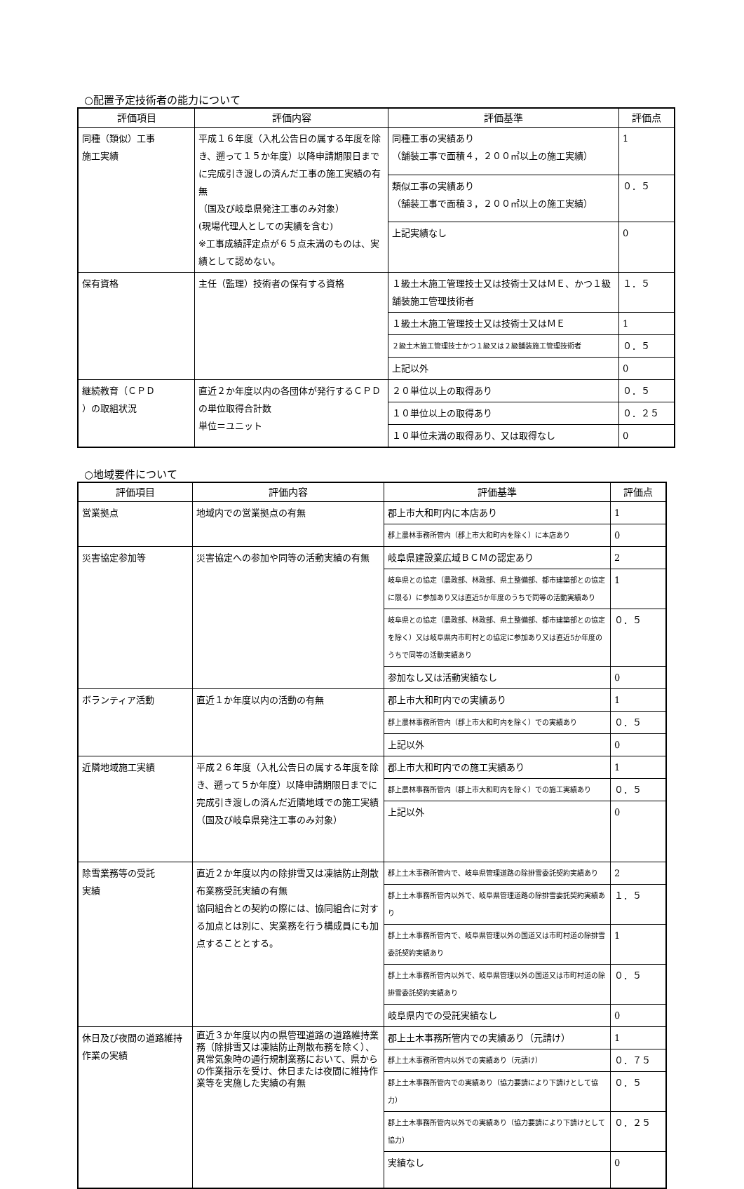○配置予定技術者の能力について
| 評価項目 | 評価内容 | 評価基準 | 評価点 |
| --- | --- | --- | --- |
| 同種（類似）工事 施工実績 | 平成１６年度（入札公告日の属する年度を除き、遡って１５か年度）以降申請期限日までに完成引き渡しの済んだ工事の施工実績の有無 （国及び岐阜県発注工事のみ対象） (現場代理人としての実績を含む) ※工事成績評定点が６５点未満のものは、実績として認めない。 | 同種工事の実績あり （舗装工事で面積４，２００㎡以上の施工実績） | 1 |
| | | 類似工事の実績あり （舗装工事で面積３，２００㎡以上の施工実績） | ０．５ |
| | | 上記実績なし | 0 |
| 保有資格 | 主任（監理）技術者の保有する資格 | １級土木施工管理技士又は技術士又はＭＥ、かつ１級舗装施工管理技術者 | １．５ |
| | | １級土木施工管理技士又は技術士又はＭＥ | 1 |
| | | ２級土木施工管理技士かつ１級又は２級舗装施工管理技術者 | ０．５ |
| | | 上記以外 | 0 |
| 継続教育（ＣＰＤ ）の取組状況 | 直近２か年度以内の各団体が発行するＣＰＤの単位取得合計数 単位＝ユニット | ２０単位以上の取得あり | ０．５ |
| | | １０単位以上の取得あり | ０．２５ |
| | | １０単位未満の取得あり、又は取得なし | 0 |
○地域要件について
| 評価項目 | 評価内容 | 評価基準 | 評価点 |
| --- | --- | --- | --- |
| 営業拠点 | 地域内での営業拠点の有無 | 郡上市大和町内に本店あり | 1 |
| | | 郡上農林事務所管内（郡上市大和町内を除く）に本店あり | 0 |
| 災害協定参加等 | 災害協定への参加や同等の活動実績の有無 | 岐阜県建設業広域ＢＣＭの認定あり | 2 |
| | | 岐阜県との協定（農政部、林政部、県土整備部、都市建築部との協定に限る）に参加あり又は直近5か年度のうちで同等の活動実績あり | 1 |
| | | 岐阜県との協定（農政部、林政部、県土整備部、都市建築部との協定を除く）又は岐阜県内市町村との協定に参加あり又は直近5か年度のうちで同等の活動実績あり | ０．５ |
| | | 参加なし又は活動実績なし | 0 |
| ボランティア活動 | 直近１か年度以内の活動の有無 | 郡上市大和町内での実績あり | 1 |
| | | 郡上農林事務所管内（郡上市大和町内を除く）での実績あり | ０．５ |
| | | 上記以外 | 0 |
| 近隣地域施工実績 | 平成２６年度（入札公告日の属する年度を除き、遡って５か年度）以降申請期限日までに完成引き渡しの済んだ近隣地域での施工実績 （国及び岐阜県発注工事のみ対象） | 郡上市大和町内での施工実績あり | 1 |
| | | 郡上農林事務所管内（郡上市大和町内を除く）での施工実績あり | ０．５ |
| | | 上記以外 | 0 |
| 除雪業務等の受託 実績 | 直近２か年度以内の除排雪又は凍結防止剤散布業務受託実績の有無 協同組合との契約の際には、協同組合に対する加点とは別に、実業務を行う構成員にも加点することとする。 | 郡上土木事務所管内で、岐阜県管理道路の除排雪委託契約実績あり | 2 |
| | | 郡上土木事務所管内以外で、岐阜県管理道路の除排雪委託契約実績あり | １．５ |
| | | 郡上土木事務所管内で、岐阜県管理以外の国道又は市町村道の除排雪委託契約実績あり | 1 |
| | | 郡上土木事務所管内以外で、岐阜県管理以外の国道又は市町村道の除排雪委託契約実績あり | ０．５ |
| | | 岐阜県内での受託実績なし | 0 |
| 休日及び夜間の道路維持作業の実績 | 直近３か年度以内の県管理道路の道路維持業務（除排雪又は凍結防止剤散布務を除く）、異常気象時の通行規制業務において、県からの作業指示を受け、休日または夜間に維持作業等を実施した実績の有無 | 郡上土木事務所管内での実績あり（元請け） | 1 |
| | | 郡上土木事務所管内以外での実績あり（元請け） | ０．７５ |
| | | 郡上土木事務所管内での実績あり（協力要請により下請けとして協力） | ０．５ |
| | | 郡上土木事務所管内以外での実績あり（協力要請により下請けとして協力） | ０．２５ |
| | | 実績なし | 0 |